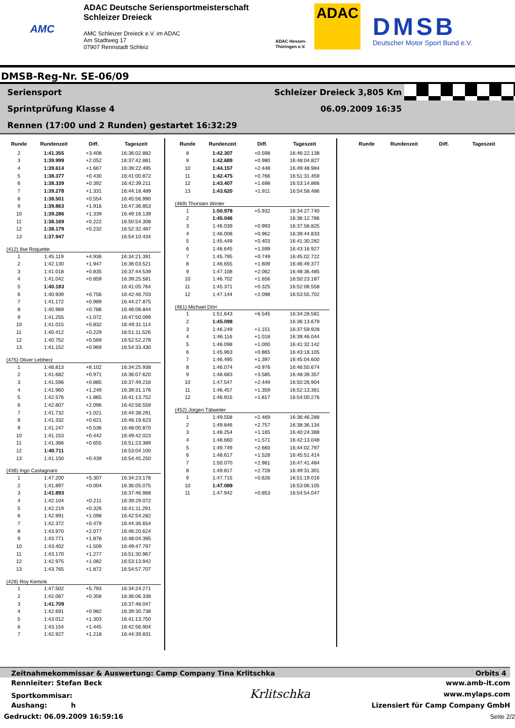AMC
ADAC Deutsche Seriensportmeisterschaft
Schleizer Dreieck
AMC Schleizer Dreieck e.V. im ADAC
Am Stadtweg 17
07907 Rennstadt Schleiz
ADAC Hessen-Thüringen e.V.
ADAC
DMSB
Deutscher Motor Sport Bund e.V.
DMSB-Reg-Nr. SE-06/09
Seriensport Schleizer Dreieck 3,805 Km
Sprintprüfung Klasse 4 06.09.2009 16:35
Rennen (17:00 und 2 Runden) gestartet 16:32:29
| Runde | Rundenzeit | Diff. | Tageszeit |
| --- | --- | --- | --- |
| 2 | 1:41.355 | +3.408 | 16:36:02.882 |
| 3 | 1:39.999 | +2.052 | 16:37:42.881 |
| 4 | 1:39.614 | +1.667 | 16:39:22.495 |
| 5 | 1:38.377 | +0.430 | 16:41:00.872 |
| 6 | 1:38.339 | +0.392 | 16:42:39.211 |
| 7 | 1:39.278 | +1.331 | 16:44:18.489 |
| 8 | 1:38.501 | +0.554 | 16:45:56.990 |
| 9 | 1:39.863 | +1.916 | 16:47:36.853 |
| 10 | 1:39.286 | +1.339 | 16:49:16.139 |
| 11 | 1:38.169 | +0.222 | 16:50:54.308 |
| 12 | 1:38.179 | +0.232 | 16:52:32.487 |
| 13 | 1:37.947 | | 16:54:10.434 |
| (412) Ilse Roquette | | | |
| 1 | 1:45.119 | +4.936 | 16:34:21.391 |
| 2 | 1:42.130 | +1.947 | 16:36:03.521 |
| 3 | 1:41.018 | +0.835 | 16:37:44.539 |
| 4 | 1:41.042 | +0.859 | 16:39:25.581 |
| 5 | 1:40.183 | | 16:41:05.764 |
| 6 | 1:40.939 | +0.756 | 16:42:46.703 |
| 7 | 1:41.172 | +0.989 | 16:44:27.875 |
| 8 | 1:40.969 | +0.786 | 16:46:08.844 |
| 9 | 1:41.255 | +1.072 | 16:47:50.099 |
| 10 | 1:41.015 | +0.832 | 16:49:31.114 |
| 11 | 1:40.412 | +0.229 | 16:51:11.526 |
| 12 | 1:40.752 | +0.569 | 16:52:52.278 |
| 13 | 1:41.152 | +0.969 | 16:54:33.430 |
| (475) Oliver Lebherz | | | |
| 1 | 1:48.813 | +8.102 | 16:34:25.938 |
| 2 | 1:41.682 | +0.971 | 16:36:07.620 |
| 3 | 1:41.596 | +0.885 | 16:37:49.216 |
| 4 | 1:41.960 | +1.249 | 16:39:31.176 |
| 5 | 1:42.576 | +1.865 | 16:41:13.752 |
| 6 | 1:42.807 | +2.096 | 16:42:56.559 |
| 7 | 1:41.732 | +1.021 | 16:44:38.291 |
| 8 | 1:41.332 | +0.621 | 16:46:19.623 |
| 9 | 1:41.247 | +0.536 | 16:48:00.870 |
| 10 | 1:41.153 | +0.442 | 16:49:42.023 |
| 11 | 1:41.366 | +0.655 | 16:51:23.389 |
| 12 | 1:40.711 | | 16:53:04.100 |
| 13 | 1:41.150 | +0.439 | 16:54:45.250 |
| (436) Ingo Castagnaro | | | |
| 1 | 1:47.200 | +5.307 | 16:34:23.178 |
| 2 | 1:41.897 | +0.004 | 16:36:05.075 |
| 3 | 1:41.893 | | 16:37:46.968 |
| 4 | 1:42.104 | +0.211 | 16:39:29.072 |
| 5 | 1:42.219 | +0.326 | 16:41:11.291 |
| 6 | 1:42.991 | +1.098 | 16:42:54.282 |
| 7 | 1:42.372 | +0.479 | 16:44:36.654 |
| 8 | 1:43.970 | +2.077 | 16:46:20.624 |
| 9 | 1:43.771 | +1.878 | 16:48:04.395 |
| 10 | 1:43.402 | +1.509 | 16:49:47.797 |
| 11 | 1:43.170 | +1.277 | 16:51:30.967 |
| 12 | 1:42.975 | +1.082 | 16:53:13.942 |
| 13 | 1:43.765 | +1.872 | 16:54:57.707 |
| (428) Roy Kemink | | | |
| 1 | 1:47.502 | +5.793 | 16:34:24.271 |
| 2 | 1:42.067 | +0.358 | 16:36:06.338 |
| 3 | 1:41.709 | | 16:37:48.047 |
| 4 | 1:42.691 | +0.982 | 16:39:30.738 |
| 5 | 1:43.012 | +1.303 | 16:41:13.750 |
| 6 | 1:43.154 | +1.445 | 16:42:56.904 |
| 7 | 1:42.927 | +1.218 | 16:44:39.831 |
| Runde | Rundenzeit | Diff. | Tageszeit |
| --- | --- | --- | --- |
| 8 | 1:42.307 | +0.598 | 16:46:22.138 |
| 9 | 1:42.689 | +0.980 | 16:48:04.827 |
| 10 | 1:44.157 | +2.448 | 16:49:48.984 |
| 11 | 1:42.475 | +0.766 | 16:51:31.459 |
| 12 | 1:43.407 | +1.698 | 16:53:14.866 |
| 13 | 1:43.620 | +1.911 | 16:54:58.486 |
| (469) Thorsten Winter | | | |
| 1 | 1:50.978 | +5.932 | 16:34:27.740 |
| 2 | 1:45.046 | | 16:36:12.786 |
| 3 | 1:46.039 | +0.993 | 16:37:58.825 |
| 4 | 1:46.008 | +0.962 | 16:39:44.833 |
| 5 | 1:45.449 | +0.403 | 16:41:30.282 |
| 6 | 1:46.645 | +1.599 | 16:43:16.927 |
| 7 | 1:45.795 | +0.749 | 16:45:02.722 |
| 8 | 1:46.655 | +1.609 | 16:46:49.377 |
| 9 | 1:47.108 | +2.062 | 16:48:36.485 |
| 10 | 1:46.702 | +1.656 | 16:50:23.187 |
| 11 | 1:45.371 | +0.325 | 16:52:08.558 |
| 12 | 1:47.144 | +2.098 | 16:53:55.702 |
| (461) Michael Dörr | | | |
| 1 | 1:51.643 | +6.545 | 16:34:28.581 |
| 2 | 1:45.098 | | 16:36:13.679 |
| 3 | 1:46.249 | +1.151 | 16:37:59.928 |
| 4 | 1:46.116 | +1.018 | 16:39:46.044 |
| 5 | 1:46.098 | +1.000 | 16:41:32.142 |
| 6 | 1:45.963 | +0.865 | 16:43:18.105 |
| 7 | 1:46.495 | +1.397 | 16:45:04.600 |
| 8 | 1:46.074 | +0.976 | 16:46:50.674 |
| 9 | 1:48.683 | +3.585 | 16:48:39.357 |
| 10 | 1:47.547 | +2.449 | 16:50:26.904 |
| 11 | 1:46.457 | +1.359 | 16:52:13.361 |
| 12 | 1:46.915 | +1.817 | 16:54:00.276 |
| (452) Jürgen Tätweiler | | | |
| 1 | 1:49.558 | +2.469 | 16:36:46.288 |
| 2 | 1:49.846 | +2.757 | 16:38:36.134 |
| 3 | 1:48.254 | +1.165 | 16:40:24.388 |
| 4 | 1:48.660 | +1.571 | 16:42:13.048 |
| 5 | 1:49.749 | +2.660 | 16:44:02.797 |
| 6 | 1:48.617 | +1.528 | 16:45:51.414 |
| 7 | 1:50.070 | +2.981 | 16:47:41.484 |
| 8 | 1:49.817 | +2.728 | 16:49:31.301 |
| 9 | 1:47.715 | +0.626 | 16:51:19.016 |
| 10 | 1:47.089 | | 16:53:06.105 |
| 11 | 1:47.942 | +0.853 | 16:54:54.047 |
| Runde | Rundenzeit | Diff. | Tageszeit |
| --- | --- | --- | --- |
Zeitnahmekommissar & Auswertung: Camp Company Tina Krlitschka Orbits 4
Rennleiter: Stefan Beck www.amb-it.com
Sportkommisar: Krlitschka www.mylaps.com
Aushang: h Lizensiert für Camp Company GmbH
Gedruckt: 06.09.2009 16:59:16 Seite 2/2